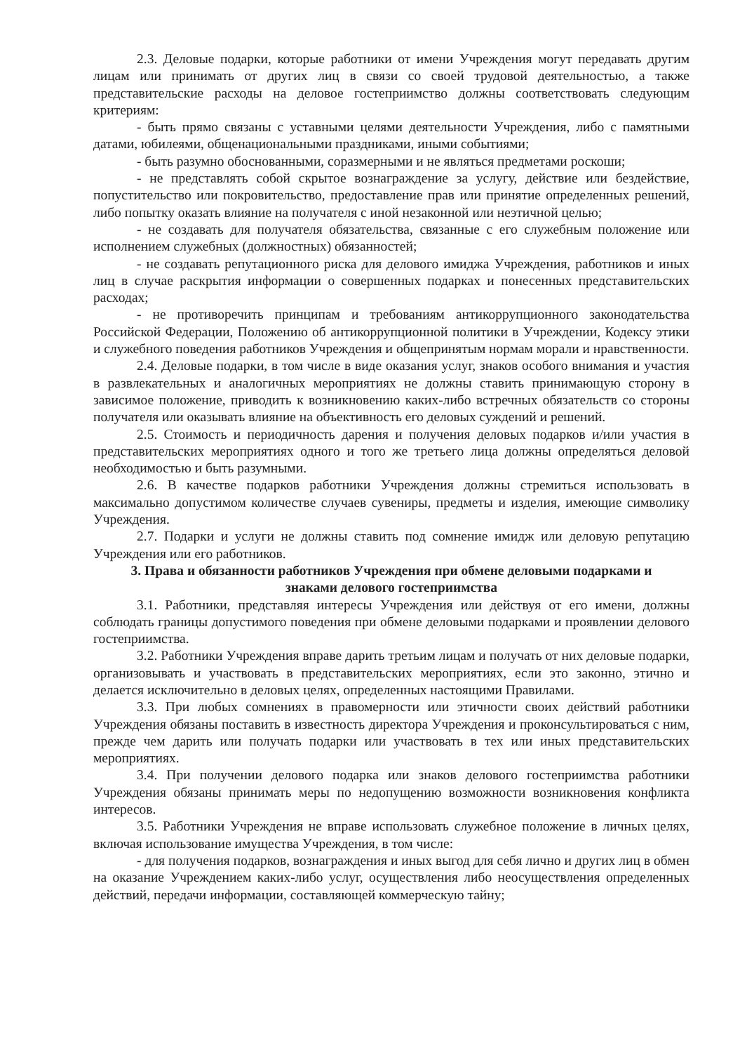2.3. Деловые подарки, которые работники от имени Учреждения могут передавать другим лицам или принимать от других лиц в связи со своей трудовой деятельностью, а также представительские расходы на деловое гостеприимство должны соответствовать следующим критериям:
- быть прямо связаны с уставными целями деятельности Учреждения, либо с памятными датами, юбилеями, общенациональными праздниками, иными событиями;
- быть разумно обоснованными, соразмерными и не являться предметами роскоши;
- не представлять собой скрытое вознаграждение за услугу, действие или бездействие, попустительство или покровительство, предоставление прав или принятие определенных решений, либо попытку оказать влияние на получателя с иной незаконной или неэтичной целью;
- не создавать для получателя обязательства, связанные с его служебным положение или исполнением служебных (должностных) обязанностей;
- не создавать репутационного риска для делового имиджа Учреждения, работников и иных лиц в случае раскрытия информации о совершенных подарках и понесенных представительских расходах;
- не противоречить принципам и требованиям антикоррупционного законодательства Российской Федерации, Положению об антикоррупционной политики в Учреждении, Кодексу этики и служебного поведения работников Учреждения и общепринятым нормам морали и нравственности.
2.4. Деловые подарки, в том числе в виде оказания услуг, знаков особого внимания и участия в развлекательных и аналогичных мероприятиях не должны ставить принимающую сторону в зависимое положение, приводить к возникновению каких-либо встречных обязательств со стороны получателя или оказывать влияние на объективность его деловых суждений и решений.
2.5. Стоимость и периодичность дарения и получения деловых подарков и/или участия в представительских мероприятиях одного и того же третьего лица должны определяться деловой необходимостью и быть разумными.
2.6. В качестве подарков работники Учреждения должны стремиться использовать в максимально допустимом количестве случаев сувениры, предметы и изделия, имеющие символику Учреждения.
2.7. Подарки и услуги не должны ставить под сомнение имидж или деловую репутацию Учреждения или его работников.
3. Права и обязанности работников Учреждения при обмене деловыми подарками и знаками делового гостеприимства
3.1. Работники, представляя интересы Учреждения или действуя от его имени, должны соблюдать границы допустимого поведения при обмене деловыми подарками и проявлении делового гостеприимства.
3.2. Работники Учреждения вправе дарить третьим лицам и получать от них деловые подарки, организовывать и участвовать в представительских мероприятиях, если это законно, этично и делается исключительно в деловых целях, определенных настоящими Правилами.
3.3. При любых сомнениях в правомерности или этичности своих действий работники Учреждения обязаны поставить в известность директора Учреждения и проконсультироваться с ним, прежде чем дарить или получать подарки или участвовать в тех или иных представительских мероприятиях.
3.4. При получении делового подарка или знаков делового гостеприимства работники Учреждения обязаны принимать меры по недопущению возможности возникновения конфликта интересов.
3.5. Работники Учреждения не вправе использовать служебное положение в личных целях, включая использование имущества Учреждения, в том числе:
- для получения подарков, вознаграждения и иных выгод для себя лично и других лиц в обмен на оказание Учреждением каких-либо услуг, осуществления либо неосуществления определенных действий, передачи информации, составляющей коммерческую тайну;